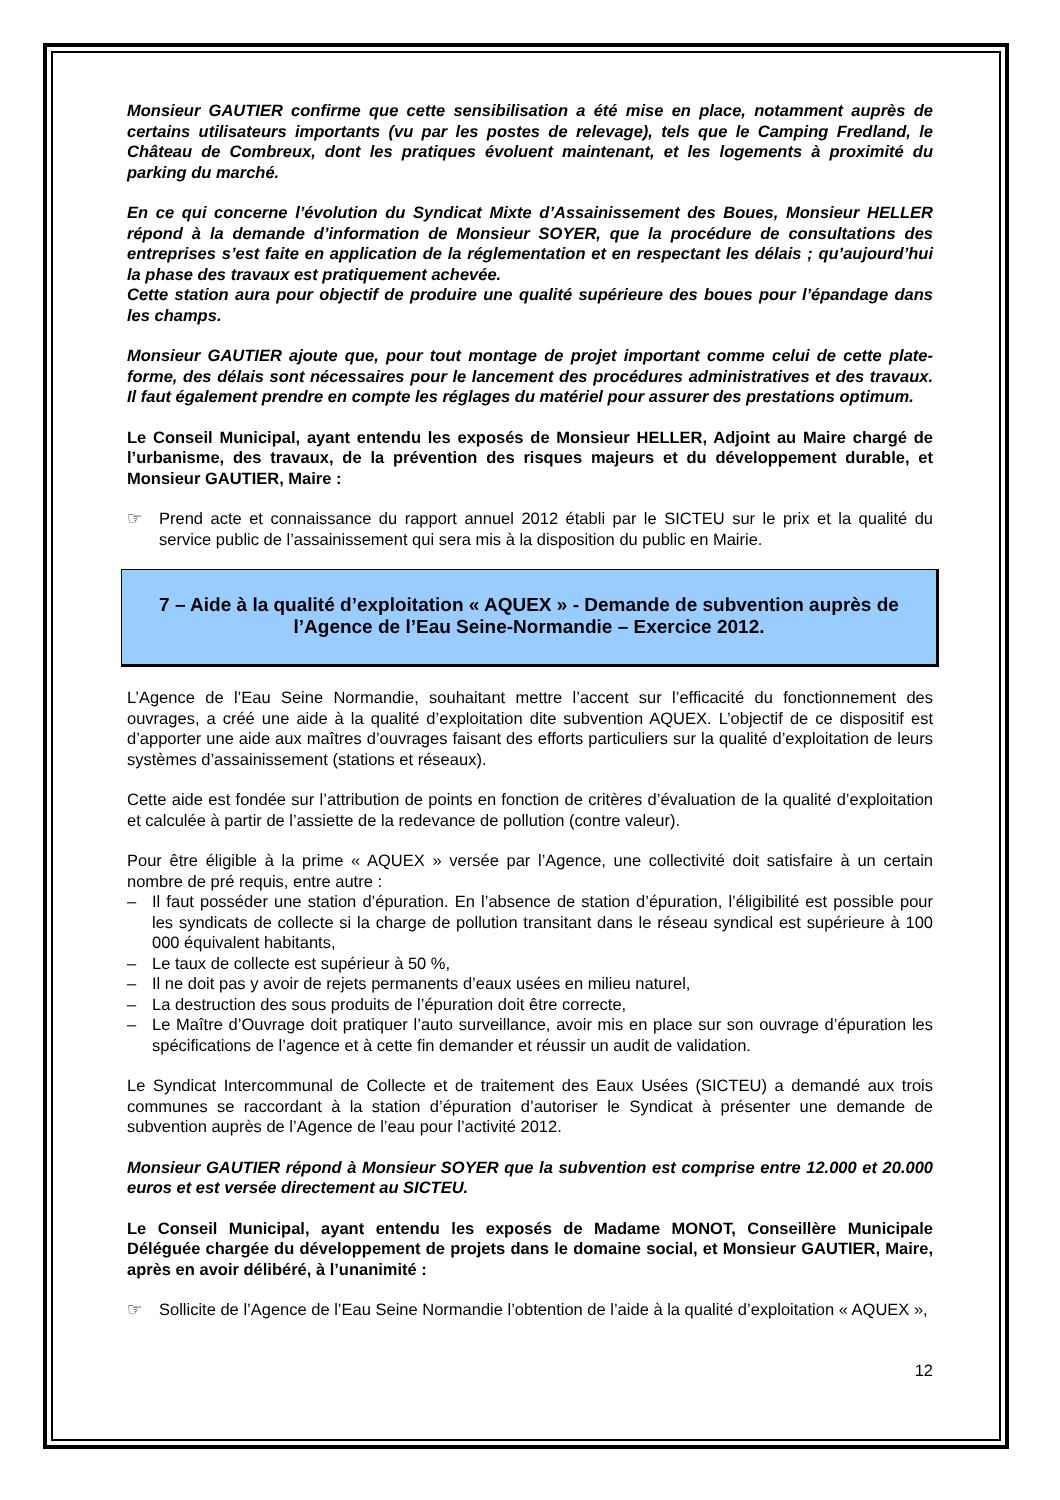Monsieur GAUTIER confirme que cette sensibilisation a été mise en place, notamment auprès de certains utilisateurs importants (vu par les postes de relevage), tels que le Camping Fredland, le Château de Combreux, dont les pratiques évoluent maintenant, et les logements à proximité du parking du marché.
En ce qui concerne l’évolution du Syndicat Mixte d’Assainissement des Boues, Monsieur HELLER répond à la demande d’information de Monsieur SOYER, que la procédure de consultations des entreprises s’est faite en application de la réglementation et en respectant les délais ; qu’aujourd’hui la phase des travaux est pratiquement achevée.
Cette station aura pour objectif de produire une qualité supérieure des boues pour l’épandage dans les champs.
Monsieur GAUTIER ajoute que, pour tout montage de projet important comme celui de cette plate-forme, des délais sont nécessaires pour le lancement des procédures administratives et des travaux. Il faut également prendre en compte les réglages du matériel pour assurer des prestations optimum.
Le Conseil Municipal, ayant entendu les exposés de Monsieur HELLER, Adjoint au Maire chargé de l’urbanisme, des travaux, de la prévention des risques majeurs et du développement durable, et Monsieur GAUTIER, Maire :
☞ Prend acte et connaissance du rapport annuel 2012 établi par le SICTEU sur le prix et la qualité du service public de l’assainissement qui sera mis à la disposition du public en Mairie.
7 – Aide à la qualité d’exploitation « AQUEX » - Demande de subvention auprès de l’Agence de l’Eau Seine-Normandie – Exercice 2012.
L’Agence de l’Eau Seine Normandie, souhaitant mettre l’accent sur l’efficacité du fonctionnement des ouvrages, a créé une aide à la qualité d’exploitation dite subvention AQUEX. L’objectif de ce dispositif est d’apporter une aide aux maîtres d’ouvrages faisant des efforts particuliers sur la qualité d’exploitation de leurs systèmes d’assainissement (stations et réseaux).
Cette aide est fondée sur l’attribution de points en fonction de critères d’évaluation de la qualité d’exploitation et calculée à partir de l’assiette de la redevance de pollution (contre valeur).
Pour être éligible à la prime « AQUEX » versée par l’Agence, une collectivité doit satisfaire à un certain nombre de pré requis, entre autre :
– Il faut posséder une station d’épuration. En l’absence de station d’épuration, l’éligibilité est possible pour les syndicats de collecte si la charge de pollution transitant dans le réseau syndical est supérieure à 100 000 équivalent habitants,
– Le taux de collecte est supérieur à 50 %,
– Il ne doit pas y avoir de rejets permanents d’eaux usées en milieu naturel,
– La destruction des sous produits de l’épuration doit être correcte,
– Le Maître d’Ouvrage doit pratiquer l’auto surveillance, avoir mis en place sur son ouvrage d’épuration les spécifications de l’agence et à cette fin demander et réussir un audit de validation.
Le Syndicat Intercommunal de Collecte et de traitement des Eaux Usées (SICTEU) a demandé aux trois communes se raccordant à la station d’épuration d’autoriser le Syndicat à présenter une demande de subvention auprès de l’Agence de l’eau pour l’activité 2012.
Monsieur GAUTIER répond à Monsieur SOYER que la subvention est comprise entre 12.000 et 20.000 euros et est versée directement au SICTEU.
Le Conseil Municipal, ayant entendu les exposés de Madame MONOT, Conseillère Municipale Déléguée chargée du développement de projets dans le domaine social, et Monsieur GAUTIER, Maire, après en avoir délibéré, à l’unanimité :
☞ Sollicite de l’Agence de l’Eau Seine Normandie l’obtention de l’aide à la qualité d’exploitation « AQUEX »,
12